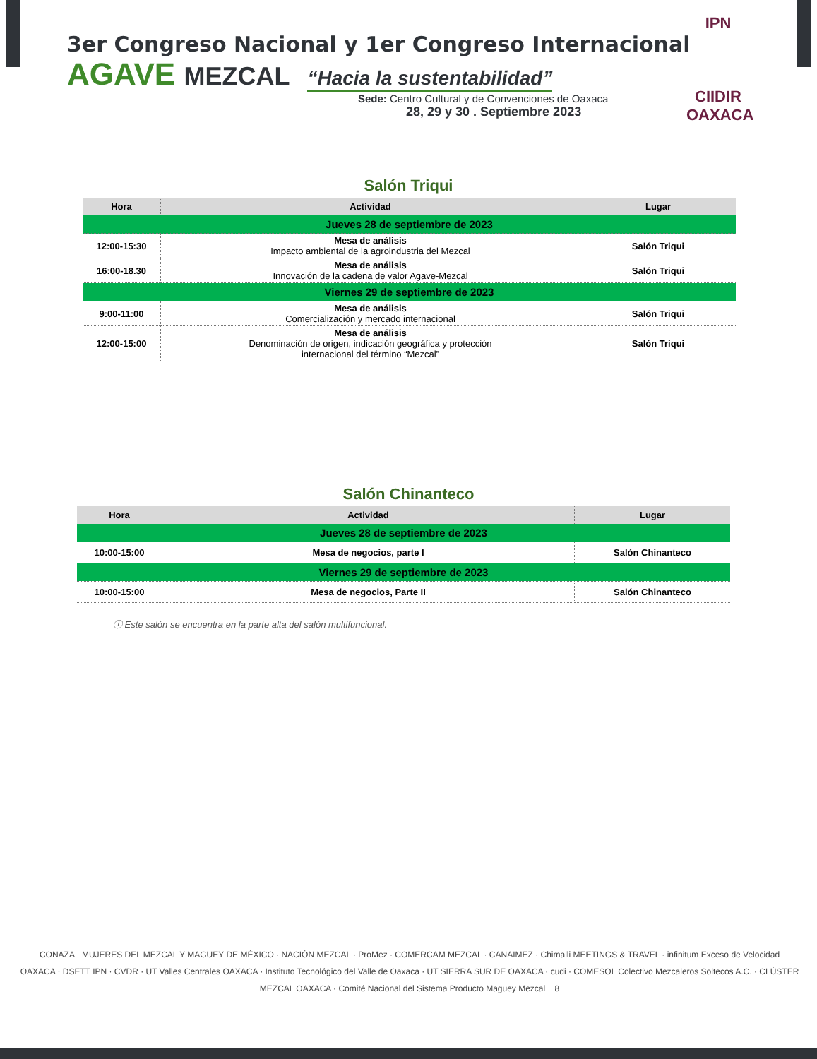3er Congreso Nacional y 1er Congreso Internacional
AGAVE MEZCAL
“Hacia la sustentabilidad”
Sede: Centro Cultural y de Convenciones de Oaxaca
28, 29 y 30 . Septiembre 2023
IPN
CIIDIR OAXACA
Salón Triqui
| Hora | Actividad | Lugar |
| --- | --- | --- |
| Jueves 28 de septiembre de 2023 | | |
| 12:00-15:30 | Mesa de análisis Impacto ambiental de la agroindustria del Mezcal | Salón Triqui |
| 16:00-18.30 | Mesa de análisis Innovación de la cadena de valor Agave-Mezcal | Salón Triqui |
| Viernes 29 de septiembre de 2023 | | |
| 9:00-11:00 | Mesa de análisis Comercialización y mercado internacional | Salón Triqui |
| 12:00-15:00 | Mesa de análisis Denominación de origen, indicación geográfica y protección internacional del término “Mezcal” | Salón Triqui |
Salón Chinanteco
| Hora | Actividad | Lugar |
| --- | --- | --- |
| Jueves 28 de septiembre de 2023 | | |
| 10:00-15:00 | Mesa de negocios, parte I | Salón Chinanteco |
| Viernes 29 de septiembre de 2023 | | |
| 10:00-15:00 | Mesa de negocios, Parte II | Salón Chinanteco |
ⓘ Este salón se encuentra en la parte alta del salón multifuncional.
CONAZA · MUJERES DEL MEZCAL Y MAGUEY DE MÉXICO · NACIÓN MEZCAL · ProMez · COMERCAM MEZCAL · CANAIMEZ · Chimalli MEETINGS & TRAVEL · infinitum Exceso de Velocidad
OAXACA · DSETT IPN · CVDR · UT Valles Centrales OAXACA · Instituto Tecnológico del Valle de Oaxaca · UT SIERRA SUR DE OAXACA · cudi · COMESOL Colectivo Mezcaleros Soltecos A.C. · CLÚSTER MEZCAL OAXACA · Comité Nacional del Sistema Producto Maguey Mezcal 8